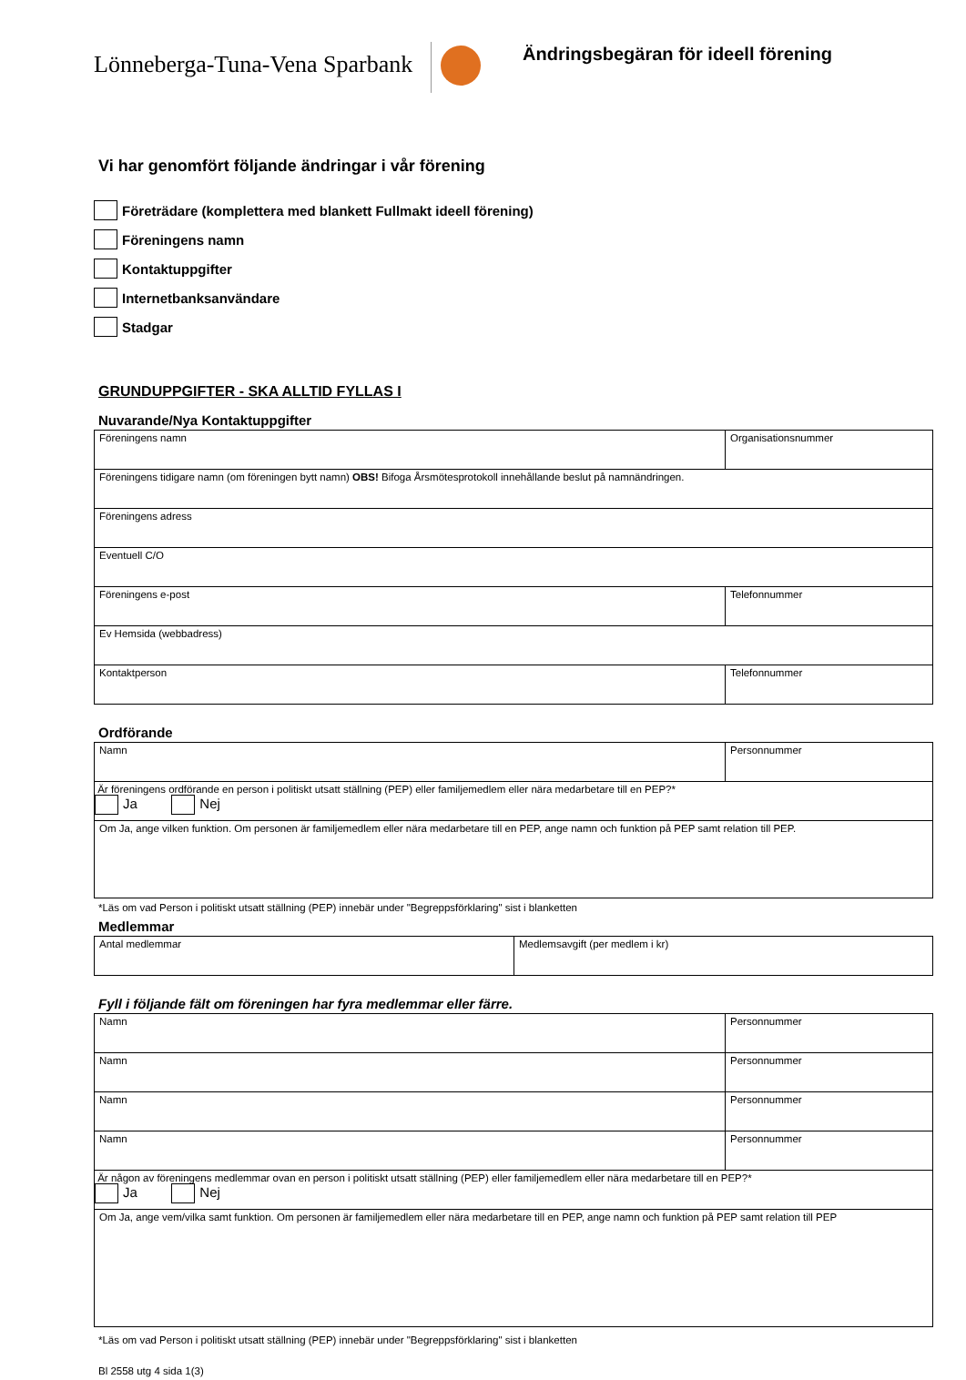Lönneberga-Tuna-Vena Sparbank
Ändringsbegäran för ideell förening
Vi har genomfört följande ändringar i vår förening
Företrädare (komplettera med blankett Fullmakt ideell förening)
Föreningens namn
Kontaktuppgifter
Internetbanksanvändare
Stadgar
GRUNDUPPGIFTER - SKA ALLTID FYLLAS I
Nuvarande/Nya Kontaktuppgifter
| Föreningens namn | Organisationsnummer |
| Föreningens tidigare namn (om föreningen bytt namn) OBS! Bifoga Årsmötesprotokoll innehållande beslut på namnändringen. | |
| Föreningens adress | |
| Eventuell C/O | |
| Föreningens e-post | Telefonnummer |
| Ev Hemsida (webbadress) | |
| Kontaktperson | Telefonnummer |
Ordförande
| Namn | Personnummer |
| Är föreningens ordförande en person i politiskt utsatt ställning (PEP) eller familjemedlem eller nära medarbetare till en PEP?* Ja Nej | |
| Om Ja, ange vilken funktion. Om personen är familjemedlem eller nära medarbetare till en PEP, ange namn och funktion på PEP samt relation till PEP. | |
*Läs om vad Person i politiskt utsatt ställning (PEP) innebär under "Begreppsförklaring" sist i blanketten
Medlemmar
| Antal medlemmar | Medlemsavgift (per medlem i kr) |
Fyll i följande fält om föreningen har fyra medlemmar eller färre.
| Namn | Personnummer |
| Namn | Personnummer |
| Namn | Personnummer |
| Namn | Personnummer |
| Är någon av föreningens medlemmar ovan en person i politiskt utsatt ställning (PEP) eller familjemedlem eller nära medarbetare till en PEP?* Ja Nej | |
| Om Ja, ange vem/vilka samt funktion. Om personen är familjemedlem eller nära medarbetare till en PEP, ange namn och funktion på PEP samt relation till PEP | |
*Läs om vad Person i politiskt utsatt ställning (PEP) innebär under "Begreppsförklaring" sist i blanketten
Bl 2558 utg 4 sida 1(3)